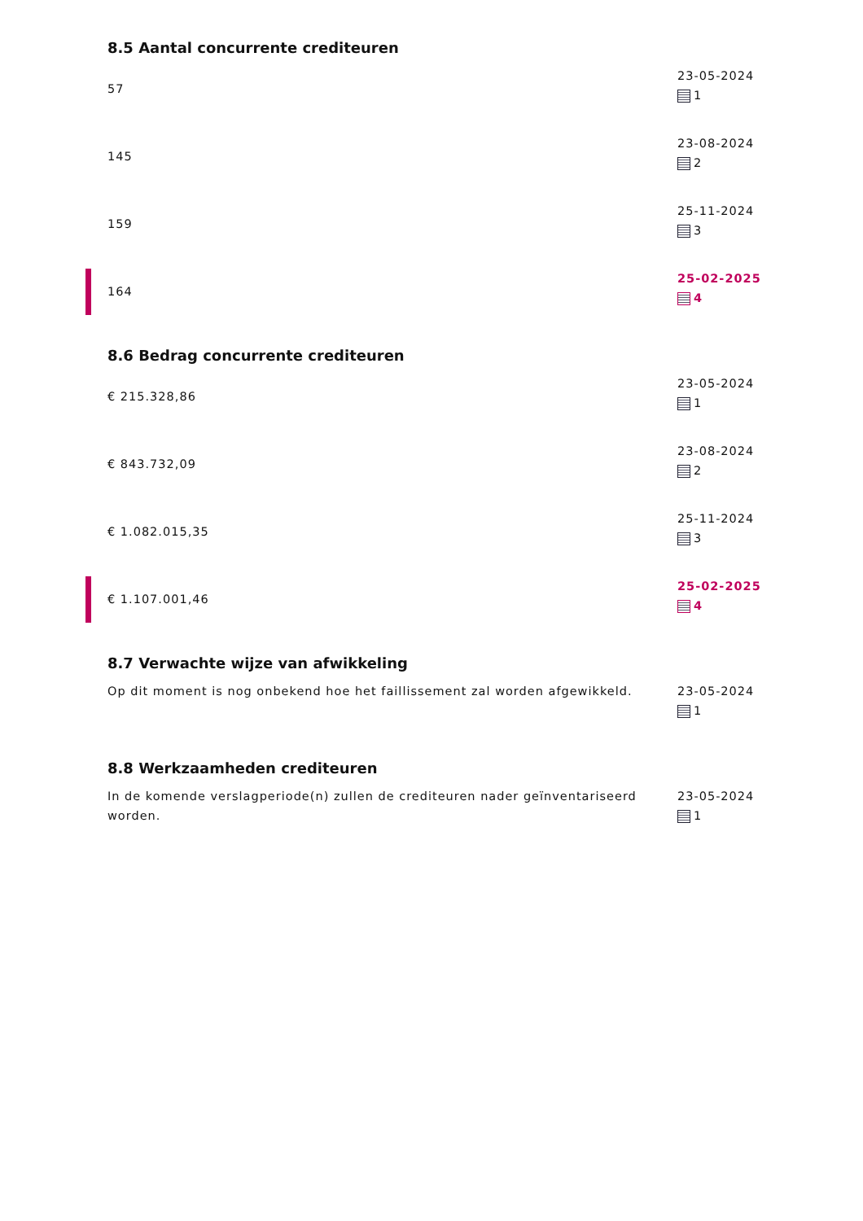8.5 Aantal concurrente crediteuren
57 23-05-2024
1
145 23-08-2024
2
159 25-11-2024
3
164 25-02-2025
4
8.6 Bedrag concurrente crediteuren
€ 215.328,86 23-05-2024
1
€ 843.732,09 23-08-2024
2
€ 1.082.015,35 25-11-2024
3
€ 1.107.001,46 25-02-2025
4
8.7 Verwachte wijze van afwikkeling
Op dit moment is nog onbekend hoe het faillissement zal worden afgewikkeld.
23-05-2024
1
8.8 Werkzaamheden crediteuren
In de komende verslagperiode(n) zullen de crediteuren nader geïnventariseerd worden.
23-05-2024
1